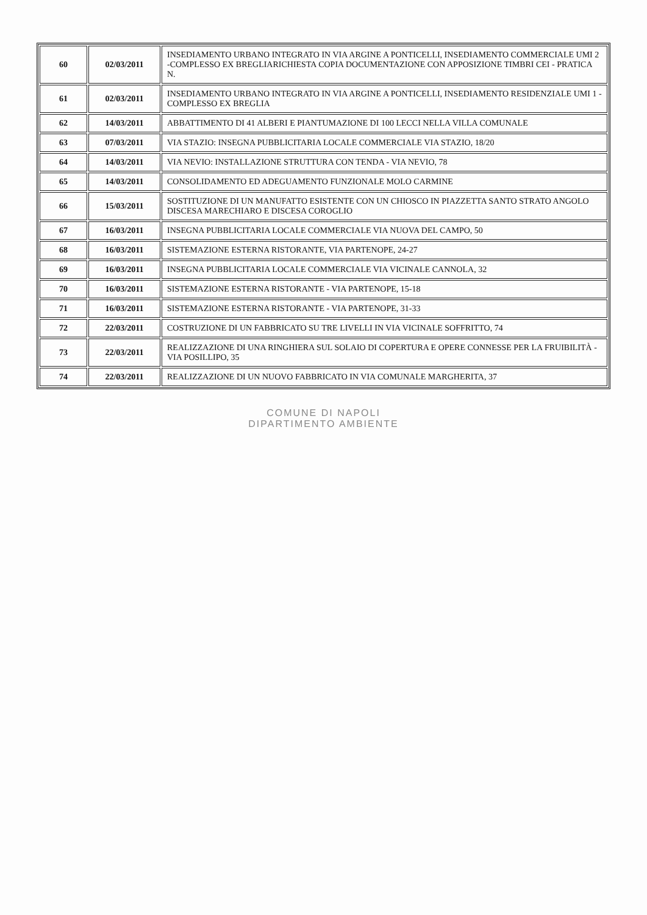| 60 | 02/03/2011 | INSEDIAMENTO URBANO INTEGRATO IN VIA ARGINE A PONTICELLI, INSEDIAMENTO COMMERCIALE UMI 2 -COMPLESSO EX BREGLIARICHIESTA COPIA DOCUMENTAZIONE CON APPOSIZIONE TIMBRI CEI - PRATICA N. |
| 61 | 02/03/2011 | INSEDIAMENTO URBANO INTEGRATO IN VIA ARGINE A PONTICELLI, INSEDIAMENTO RESIDENZIALE UMI 1 -COMPLESSO EX BREGLIA |
| 62 | 14/03/2011 | ABBATTIMENTO DI 41 ALBERI E PIANTUMAZIONE DI 100 LECCI NELLA VILLA COMUNALE |
| 63 | 07/03/2011 | VIA STAZIO: INSEGNA PUBBLICITARIA LOCALE COMMERCIALE VIA STAZIO, 18/20 |
| 64 | 14/03/2011 | VIA NEVIO: INSTALLAZIONE STRUTTURA CON TENDA - VIA NEVIO, 78 |
| 65 | 14/03/2011 | CONSOLIDAMENTO ED ADEGUAMENTO FUNZIONALE MOLO CARMINE |
| 66 | 15/03/2011 | SOSTITUZIONE DI UN MANUFATTO ESISTENTE CON UN CHIOSCO IN PIAZZETTA SANTO STRATO ANGOLO DISCESA MARECHIARO E DISCESA COROGLIO |
| 67 | 16/03/2011 | INSEGNA PUBBLICITARIA LOCALE COMMERCIALE VIA NUOVA DEL CAMPO, 50 |
| 68 | 16/03/2011 | SISTEMAZIONE ESTERNA RISTORANTE, VIA PARTENOPE, 24-27 |
| 69 | 16/03/2011 | INSEGNA PUBBLICITARIA LOCALE COMMERCIALE VIA VICINALE CANNOLA, 32 |
| 70 | 16/03/2011 | SISTEMAZIONE ESTERNA RISTORANTE - VIA PARTENOPE, 15-18 |
| 71 | 16/03/2011 | SISTEMAZIONE ESTERNA RISTORANTE - VIA PARTENOPE, 31-33 |
| 72 | 22/03/2011 | COSTRUZIONE DI UN FABBRICATO SU TRE LIVELLI IN VIA VICINALE SOFFRITTO, 74 |
| 73 | 22/03/2011 | REALIZZAZIONE DI UNA RINGHIERA SUL SOLAIO DI COPERTURA E OPERE CONNESSE PER LA FRUIBILITÀ - VIA POSILLIPO, 35 |
| 74 | 22/03/2011 | REALIZZAZIONE DI UN NUOVO FABBRICATO IN VIA COMUNALE MARGHERITA, 37 |
COMUNE DI NAPOLI
DIPARTIMENTO AMBIENTE